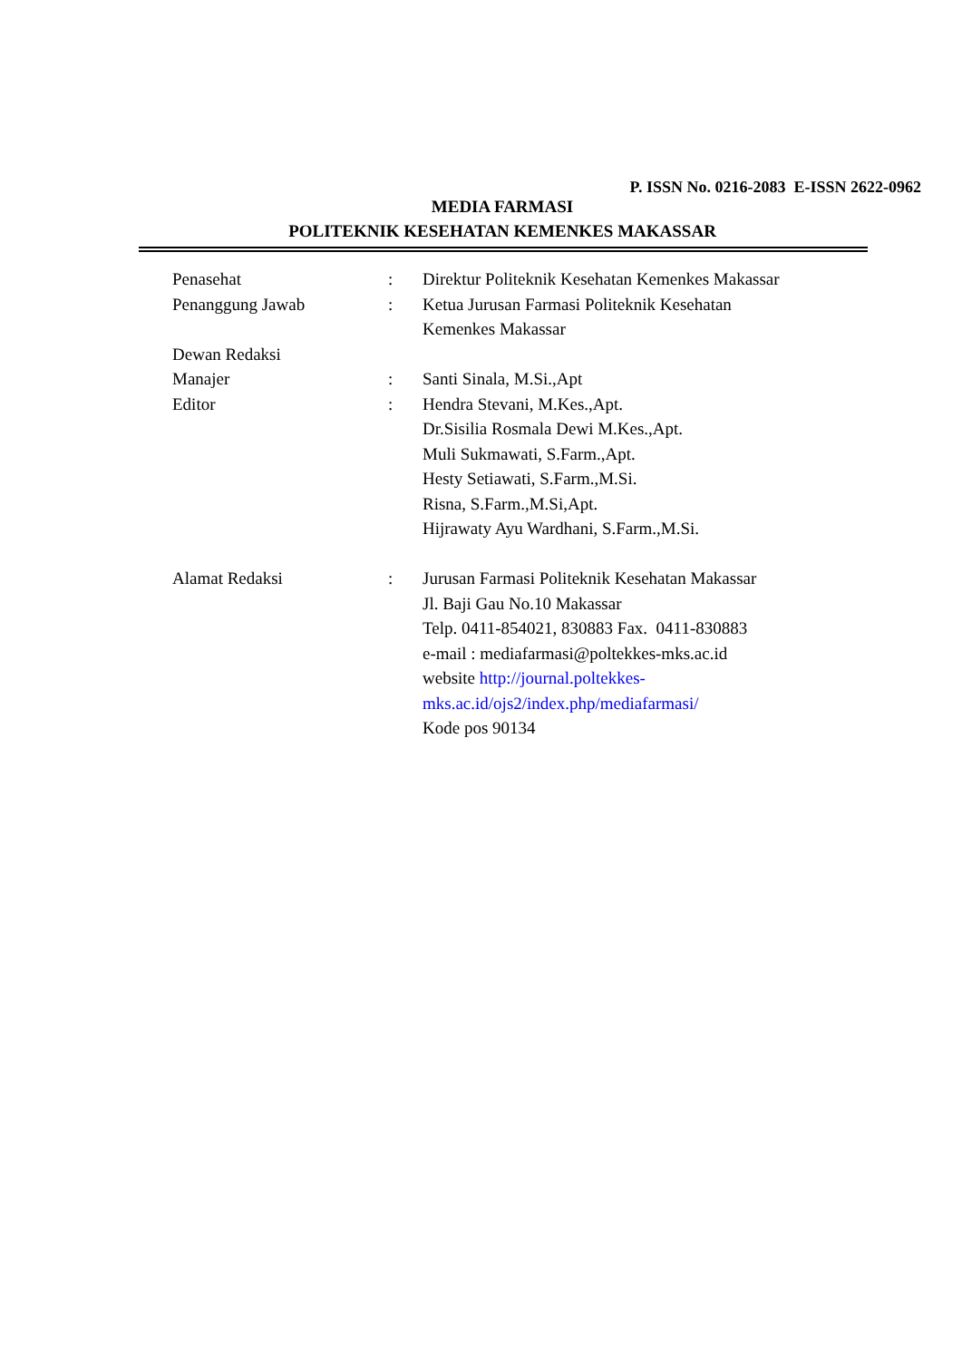P. ISSN No. 0216-2083 E-ISSN 2622-0962
MEDIA FARMASI
POLITEKNIK KESEHATAN KEMENKES MAKASSAR
| Penasehat | : | Direktur Politeknik Kesehatan Kemenkes Makassar |
| Penanggung Jawab | : | Ketua Jurusan Farmasi Politeknik Kesehatan Kemenkes Makassar |
| Dewan Redaksi | | |
| Manajer | : | Santi Sinala, M.Si.,Apt |
| Editor | : | Hendra Stevani, M.Kes.,Apt. Dr.Sisilia Rosmala Dewi M.Kes.,Apt. Muli Sukmawati, S.Farm.,Apt. Hesty Setiawati, S.Farm.,M.Si. Risna, S.Farm.,M.Si,Apt. Hijrawaty Ayu Wardhani, S.Farm.,M.Si. |
| Alamat Redaksi | : | Jurusan Farmasi Politeknik Kesehatan Makassar Jl. Baji Gau No.10 Makassar Telp. 0411-854021, 830883 Fax. 0411-830883 e-mail : mediafarmasi@poltekkes-mks.ac.id website http://journal.poltekkes- mks.ac.id/ojs2/index.php/mediafarmasi/ Kode pos 90134 |